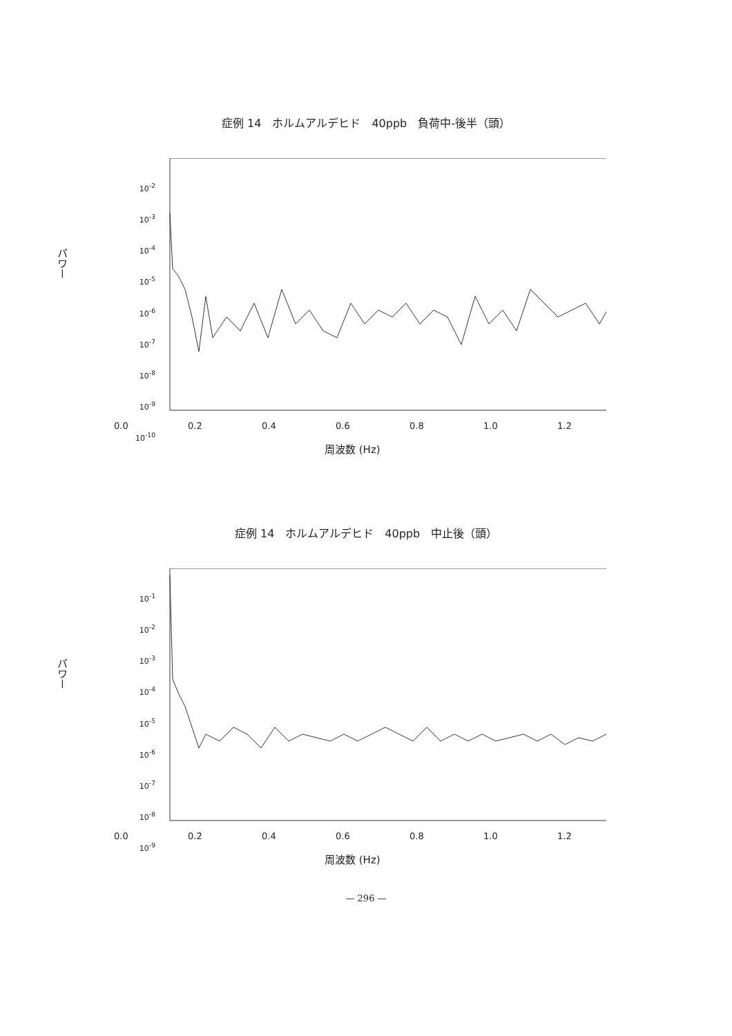症例 14　ホルムアルデヒド　40ppb　負荷中-後半（頭）
パワー
10<sup>-2</sup>
10<sup>-3</sup>
10<sup>-4</sup>
10<sup>-5</sup>
10<sup>-6</sup>
10<sup>-7</sup>
10<sup>-8</sup>
10<sup>-9</sup>
10<sup>-10</sup>
0.0 0.2 0.4 0.6 0.8 1.0 1.2
周波数 (Hz)
症例 14　ホルムアルデヒド　40ppb　中止後（頭）
パワー
10<sup>-1</sup>
10<sup>-2</sup>
10<sup>-3</sup>
10<sup>-4</sup>
10<sup>-5</sup>
10<sup>-6</sup>
10<sup>-7</sup>
10<sup>-8</sup>
10<sup>-9</sup>
0.0 0.2 0.4 0.6 0.8 1.0 1.2
周波数 (Hz)
— 296 —